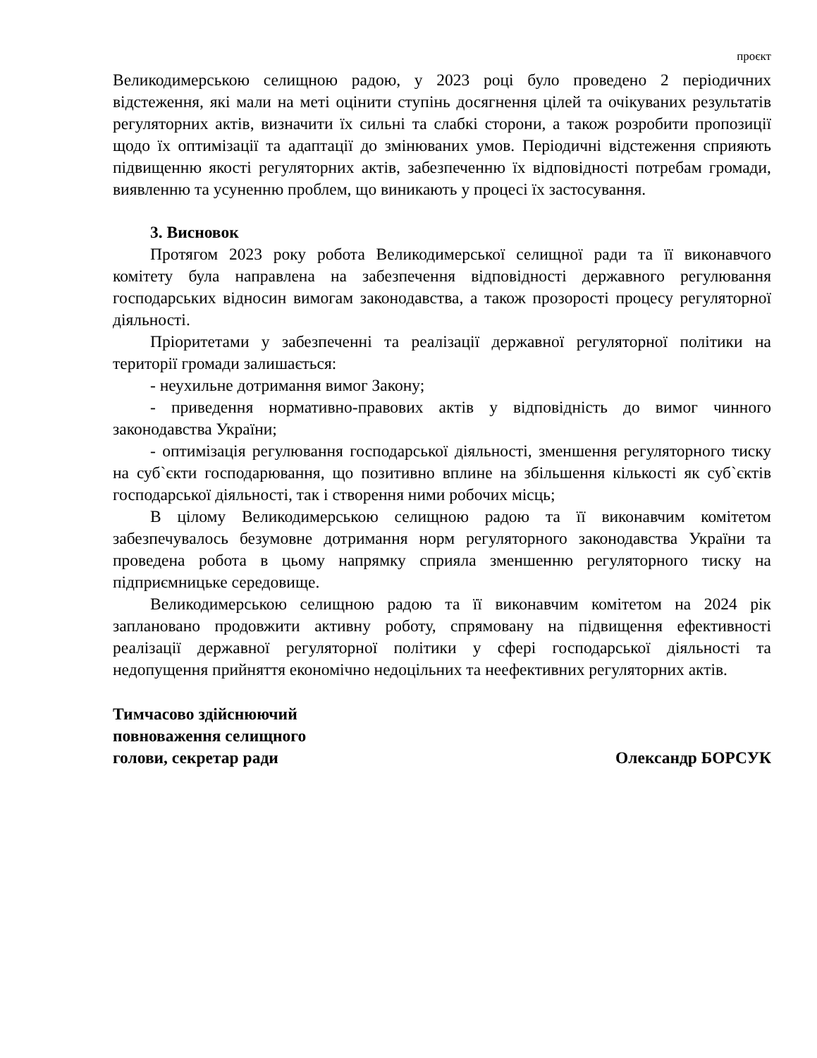проєкт
Великодимерською селищною радою, у 2023 році було проведено 2 періодичних відстеження, які мали на меті оцінити ступінь досягнення цілей та очікуваних результатів регуляторних актів, визначити їх сильні та слабкі сторони, а також розробити пропозиції щодо їх оптимізації та адаптації до змінюваних умов. Періодичні відстеження сприяють підвищенню якості регуляторних актів, забезпеченню їх відповідності потребам громади, виявленню та усуненню проблем, що виникають у процесі їх застосування.
3. Висновок
Протягом 2023 року робота Великодимерської селищної ради та її виконавчого комітету була направлена на забезпечення відповідності державного регулювання господарських відносин вимогам законодавства, а також прозорості процесу регуляторної діяльності.
Пріоритетами у забезпеченні та реалізації державної регуляторної політики на території громади залишається:
- неухильне дотримання вимог Закону;
- приведення нормативно-правових актів у відповідність до вимог чинного законодавства України;
- оптимізація регулювання господарської діяльності, зменшення регуляторного тиску на суб`єкти господарювання, що позитивно вплине на збільшення кількості як суб`єктів господарської діяльності, так і створення ними робочих місць;
В цілому Великодимерською селищною радою та її виконавчим комітетом забезпечувалось безумовне дотримання норм регуляторного законодавства України та проведена робота в цьому напрямку сприяла зменшенню регуляторного тиску на підприємницьке середовище.
Великодимерською селищною радою та її виконавчим комітетом на 2024 рік заплановано продовжити активну роботу, спрямовану на підвищення ефективності реалізації державної регуляторної політики у сфері господарської діяльності та недопущення прийняття економічно недоцільних та неефективних регуляторних актів.
Тимчасово здійснюючий
повноваження селищного
голови, секретар ради
Олександр БОРСУК